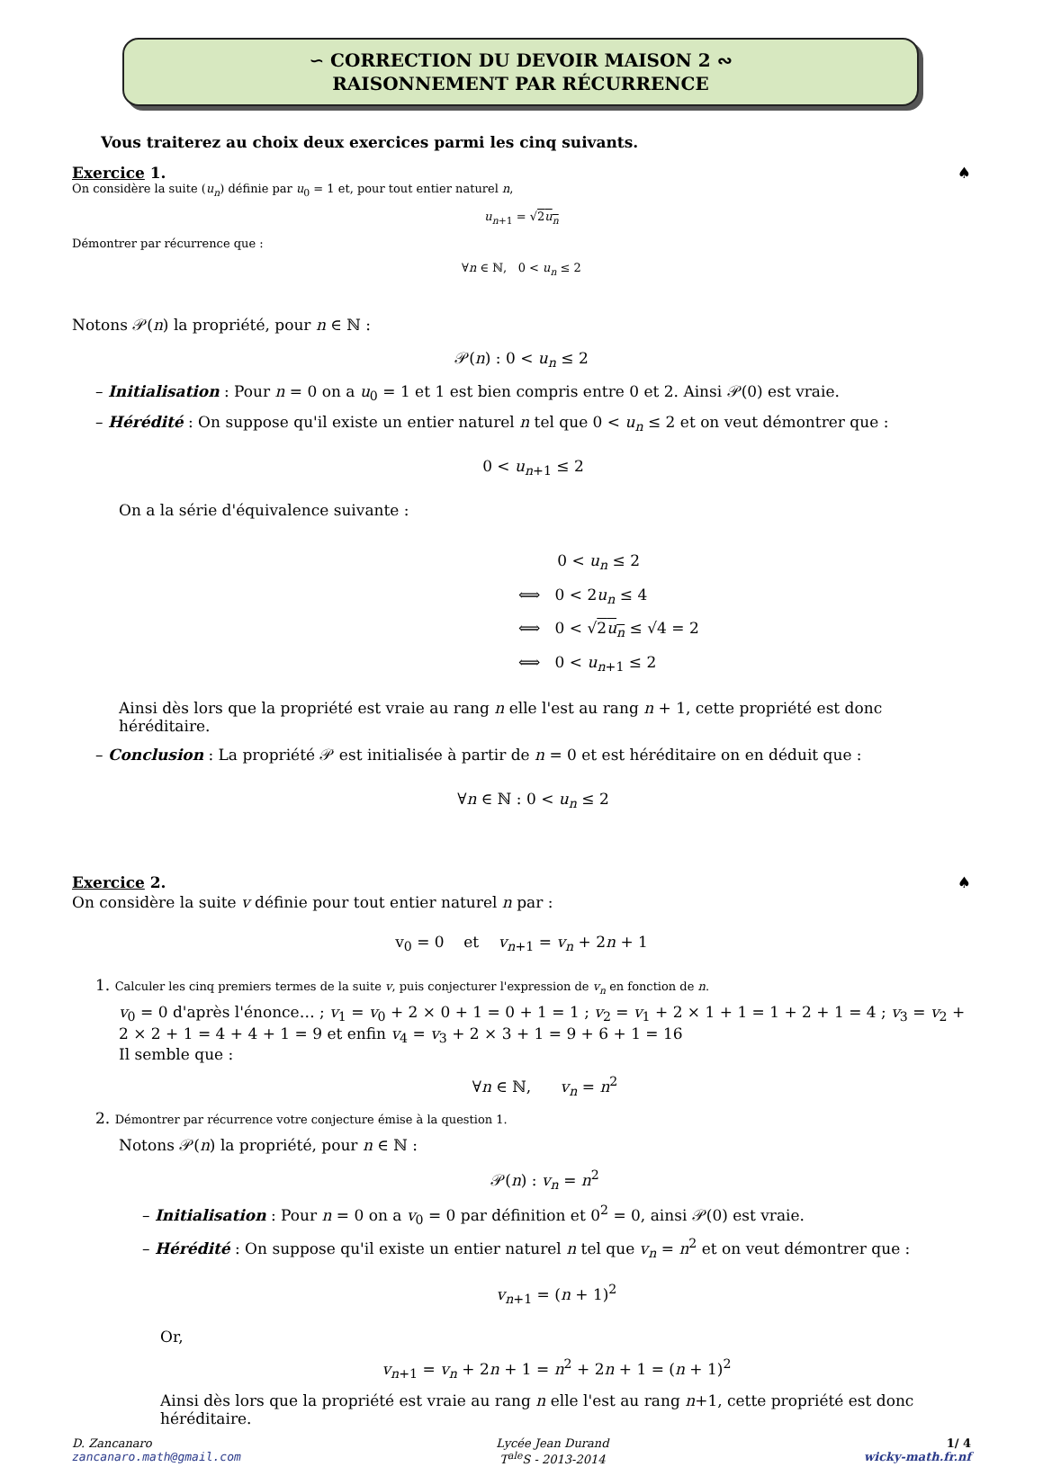∽ CORRECTION DU DEVOIR MAISON 2 ∾
RAISONNEMENT PAR RÉCURRENCE
Vous traiterez au choix deux exercices parmi les cinq suivants.
Exercice 1. ♠
On considère la suite (u<sub>n</sub>) définie par u<sub>0</sub> = 1 et, pour tout entier naturel n,
u<sub>n+1</sub> = √2u<sub>n</sub>
Démontrer par récurrence que :
∀n ∈ ℕ, 0 < u<sub>n</sub> ≤ 2
Notons 𝒫(n) la propriété, pour n ∈ ℕ :
𝒫(n) : 0 < u<sub>n</sub> ≤ 2
– Initialisation : Pour n = 0 on a u<sub>0</sub> = 1 et 1 est bien compris entre 0 et 2. Ainsi 𝒫(0) est vraie.
– Hérédité : On suppose qu'il existe un entier naturel n tel que 0 < u<sub>n</sub> ≤ 2 et on veut démontrer que :
0 < u<sub>n+1</sub> ≤ 2
On a la série d'équivalence suivante :
0 < u<sub>n</sub> ≤ 2
⟺ 0 < 2u<sub>n</sub> ≤ 4
⟺ 0 < √2u<sub>n</sub> ≤ √4 = 2
⟺ 0 < u<sub>n+1</sub> ≤ 2
Ainsi dès lors que la propriété est vraie au rang n elle l'est au rang n + 1, cette propriété est donc héréditaire.
– Conclusion : La propriété 𝒫 est initialisée à partir de n = 0 et est héréditaire on en déduit que :
∀n ∈ ℕ : 0 < u<sub>n</sub> ≤ 2
Exercice 2. ♠
On considère la suite v définie pour tout entier naturel n par :
v<sub>0</sub> = 0 et v<sub>n+1</sub> = v<sub>n</sub> + 2n + 1
1. Calculer les cinq premiers termes de la suite v, puis conjecturer l'expression de v<sub>n</sub> en fonction de n.
v<sub>0</sub> = 0 d'après l'énonce… ; v<sub>1</sub> = v<sub>0</sub> + 2 × 0 + 1 = 0 + 1 = 1 ; v<sub>2</sub> = v<sub>1</sub> + 2 × 1 + 1 = 1 + 2 + 1 = 4 ; v<sub>3</sub> = v<sub>2</sub> + 2 × 2 + 1 = 4 + 4 + 1 = 9 et enfin v<sub>4</sub> = v<sub>3</sub> + 2 × 3 + 1 = 9 + 6 + 1 = 16
Il semble que :
∀n ∈ ℕ, v<sub>n</sub> = n<sup>2</sup>
2. Démontrer par récurrence votre conjecture émise à la question 1.
Notons 𝒫(n) la propriété, pour n ∈ ℕ :
𝒫(n) : v<sub>n</sub> = n<sup>2</sup>
– Initialisation : Pour n = 0 on a v<sub>0</sub> = 0 par définition et 0<sup>2</sup> = 0, ainsi 𝒫(0) est vraie.
– Hérédité : On suppose qu'il existe un entier naturel n tel que v<sub>n</sub> = n<sup>2</sup> et on veut démontrer que :
v<sub>n+1</sub> = (n + 1)<sup>2</sup>
Or,
v<sub>n+1</sub> = v<sub>n</sub> + 2n + 1 = n<sup>2</sup> + 2n + 1 = (n + 1)<sup>2</sup>
Ainsi dès lors que la propriété est vraie au rang n elle l'est au rang n+1, cette propriété est donc héréditaire.
D. Zancanaro
zancanaro.math@gmail.com
Lycée Jean Durand
T<sup>ale</sup>S - 2013-2014
1/ 4
wicky-math.fr.nf